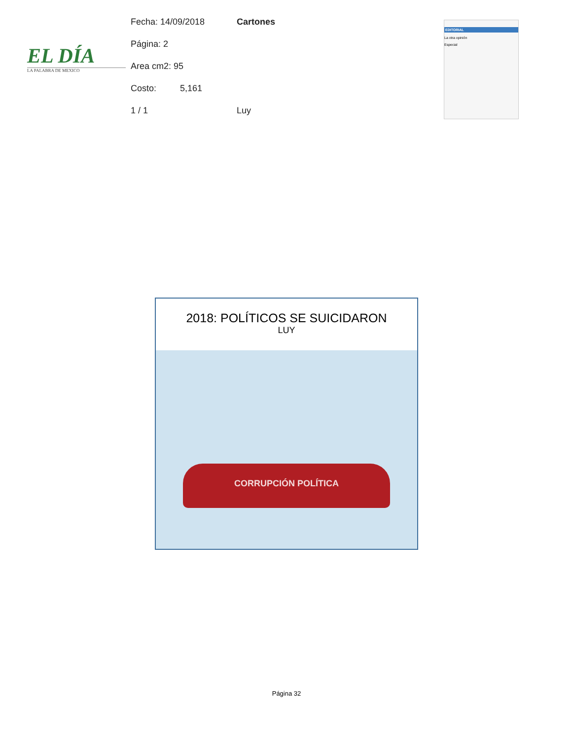EL DÍA
LA PALABRA DE MEXICO
Fecha: 14/09/2018 Cartones
Página: 2
Area cm2: 95
Costo: 5,161
1 / 1 Luy
EDITORIAL
La otra opinión
Especial
2018: POLÍTICOS SE SUICIDARON
LUY
CORRUPCIÓN POLÍTICA
Página 32